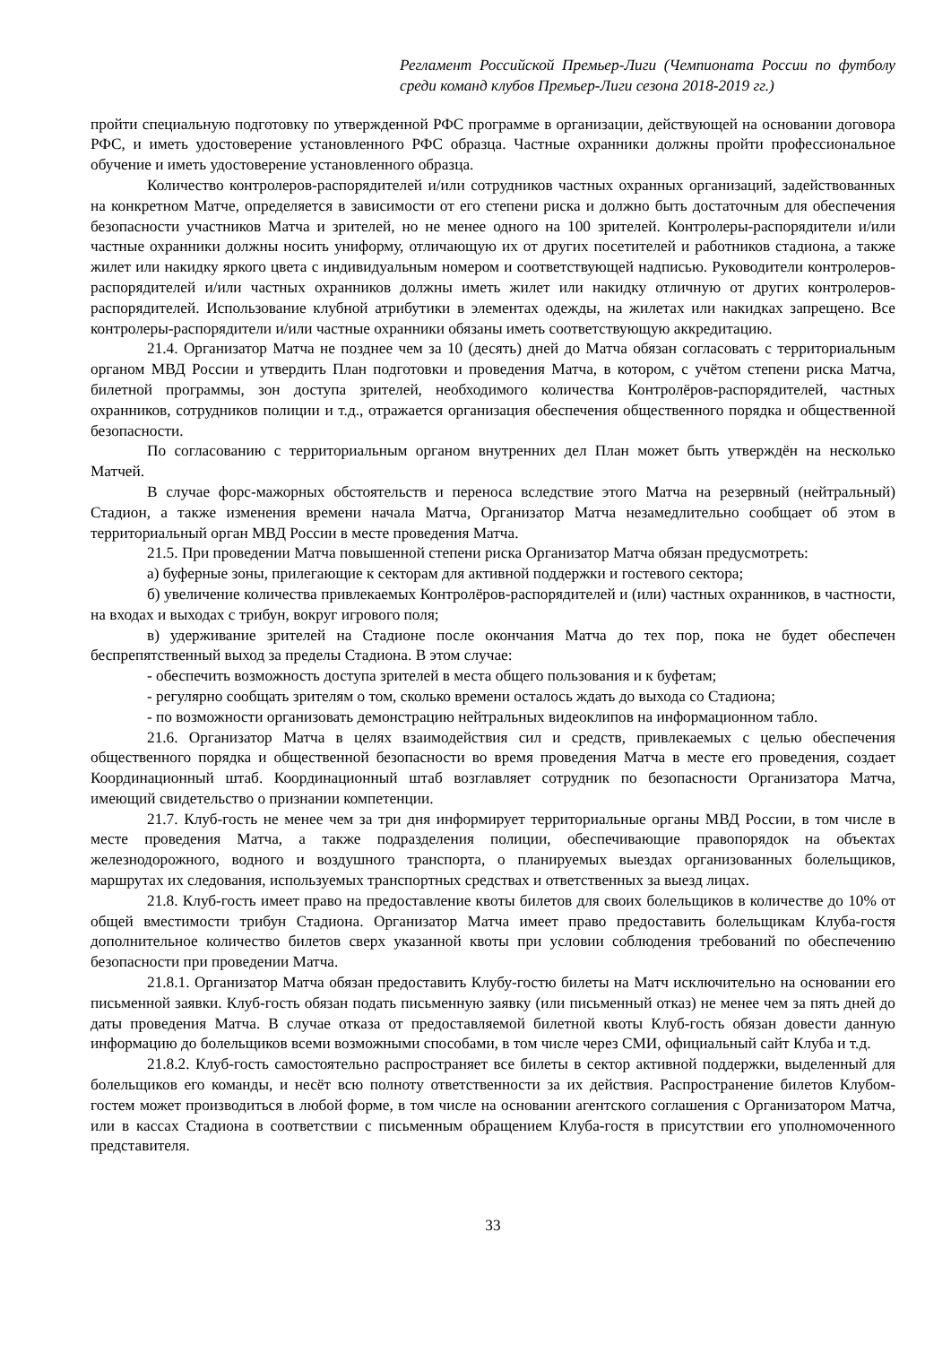Регламент Российской Премьер-Лиги (Чемпионата России по футболу среди команд клубов Премьер-Лиги сезона 2018-2019 гг.)
пройти специальную подготовку по утвержденной РФС программе в организации, действующей на основании договора РФС, и иметь удостоверение установленного РФС образца. Частные охранники должны пройти профессиональное обучение и иметь удостоверение установленного образца.
Количество контролеров-распорядителей и/или сотрудников частных охранных организаций, задействованных на конкретном Матче, определяется в зависимости от его степени риска и должно быть достаточным для обеспечения безопасности участников Матча и зрителей, но не менее одного на 100 зрителей. Контролеры-распорядители и/или частные охранники должны носить униформу, отличающую их от других посетителей и работников стадиона, а также жилет или накидку яркого цвета с индивидуальным номером и соответствующей надписью. Руководители контролеров-распорядителей и/или частных охранников должны иметь жилет или накидку отличную от других контролеров-распорядителей. Использование клубной атрибутики в элементах одежды, на жилетах или накидках запрещено. Все контролеры-распорядители и/или частные охранники обязаны иметь соответствующую аккредитацию.
21.4. Организатор Матча не позднее чем за 10 (десять) дней до Матча обязан согласовать с территориальным органом МВД России и утвердить План подготовки и проведения Матча, в котором, с учётом степени риска Матча, билетной программы, зон доступа зрителей, необходимого количества Контролёров-распорядителей, частных охранников, сотрудников полиции и т.д., отражается организация обеспечения общественного порядка и общественной безопасности.
По согласованию с территориальным органом внутренних дел План может быть утверждён на несколько Матчей.
В случае форс-мажорных обстоятельств и переноса вследствие этого Матча на резервный (нейтральный) Стадион, а также изменения времени начала Матча, Организатор Матча незамедлительно сообщает об этом в территориальный орган МВД России в месте проведения Матча.
21.5. При проведении Матча повышенной степени риска Организатор Матча обязан предусмотреть:
а) буферные зоны, прилегающие к секторам для активной поддержки и гостевого сектора;
б) увеличение количества привлекаемых Контролёров-распорядителей и (или) частных охранников, в частности, на входах и выходах с трибун, вокруг игрового поля;
в) удерживание зрителей на Стадионе после окончания Матча до тех пор, пока не будет обеспечен беспрепятственный выход за пределы Стадиона. В этом случае:
- обеспечить возможность доступа зрителей в места общего пользования и к буфетам;
- регулярно сообщать зрителям о том, сколько времени осталось ждать до выхода со Стадиона;
- по возможности организовать демонстрацию нейтральных видеоклипов на информационном табло.
21.6. Организатор Матча в целях взаимодействия сил и средств, привлекаемых с целью обеспечения общественного порядка и общественной безопасности во время проведения Матча в месте его проведения, создает Координационный штаб. Координационный штаб возглавляет сотрудник по безопасности Организатора Матча, имеющий свидетельство о признании компетенции.
21.7. Клуб-гость не менее чем за три дня информирует территориальные органы МВД России, в том числе в месте проведения Матча, а также подразделения полиции, обеспечивающие правопорядок на объектах железнодорожного, водного и воздушного транспорта, о планируемых выездах организованных болельщиков, маршрутах их следования, используемых транспортных средствах и ответственных за выезд лицах.
21.8. Клуб-гость имеет право на предоставление квоты билетов для своих болельщиков в количестве до 10% от общей вместимости трибун Стадиона. Организатор Матча имеет право предоставить болельщикам Клуба-гостя дополнительное количество билетов сверх указанной квоты при условии соблюдения требований по обеспечению безопасности при проведении Матча.
21.8.1. Организатор Матча обязан предоставить Клубу-гостю билеты на Матч исключительно на основании его письменной заявки. Клуб-гость обязан подать письменную заявку (или письменный отказ) не менее чем за пять дней до даты проведения Матча. В случае отказа от предоставляемой билетной квоты Клуб-гость обязан довести данную информацию до болельщиков всеми возможными способами, в том числе через СМИ, официальный сайт Клуба и т.д.
21.8.2. Клуб-гость самостоятельно распространяет все билеты в сектор активной поддержки, выделенный для болельщиков его команды, и несёт всю полноту ответственности за их действия. Распространение билетов Клубом-гостем может производиться в любой форме, в том числе на основании агентского соглашения с Организатором Матча, или в кассах Стадиона в соответствии с письменным обращением Клуба-гостя в присутствии его уполномоченного представителя.
33